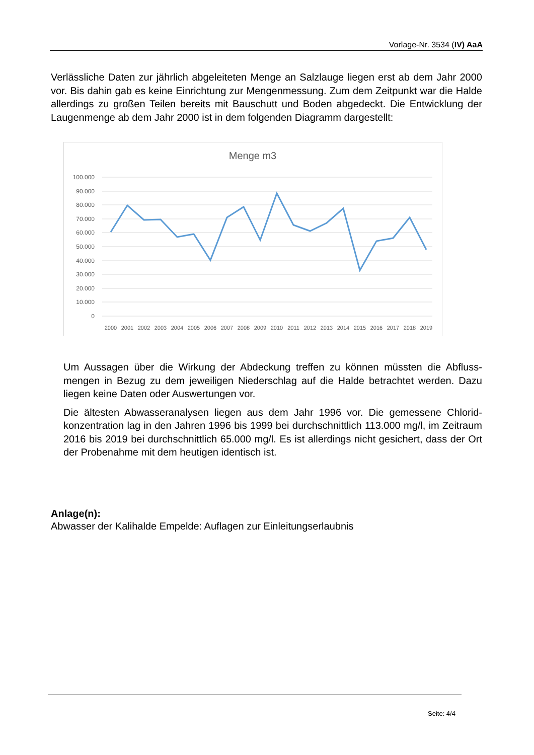Vorlage-Nr. 3534 (IV) AaA
Verlässliche Daten zur jährlich abgeleiteten Menge an Salzlauge liegen erst ab dem Jahr 2000 vor. Bis dahin gab es keine Einrichtung zur Mengenmessung. Zum dem Zeitpunkt war die Halde allerdings zu großen Teilen bereits mit Bauschutt und Boden abgedeckt. Die Entwicklung der Laugenmenge ab dem Jahr 2000 ist in dem folgenden Diagramm darge­stellt:
Menge m3
100.000
90.000
80.000
70.000
60.000
50.000
40.000
30.000
20.000
10.000
0
2000
2001
2002
2003
2004
2005
2006
2007
2008
2009
2010
2011
2012
2013
2014
2015
2016
2017
2018
2019
Um Aussagen über die Wirkung der Abdeckung treffen zu können müssten die Abfluss­mengen in Bezug zu dem jeweiligen Niederschlag auf die Halde betrachtet werden. Da­zu liegen keine Daten oder Auswertungen vor.
Die ältesten Abwasseranalysen liegen aus dem Jahr 1996 vor. Die gemessene Chlorid­konzentration lag in den Jahren 1996 bis 1999 bei durchschnittlich 113.000 mg/l, im Zeitraum 2016 bis 2019 bei durchschnittlich 65.000 mg/l. Es ist allerdings nicht gesi­chert, dass der Ort der Probenahme mit dem heutigen identisch ist.
Anlage(n):
Abwasser der Kalihalde Empelde: Auflagen zur Einleitungserlaubnis
Seite: 4/4